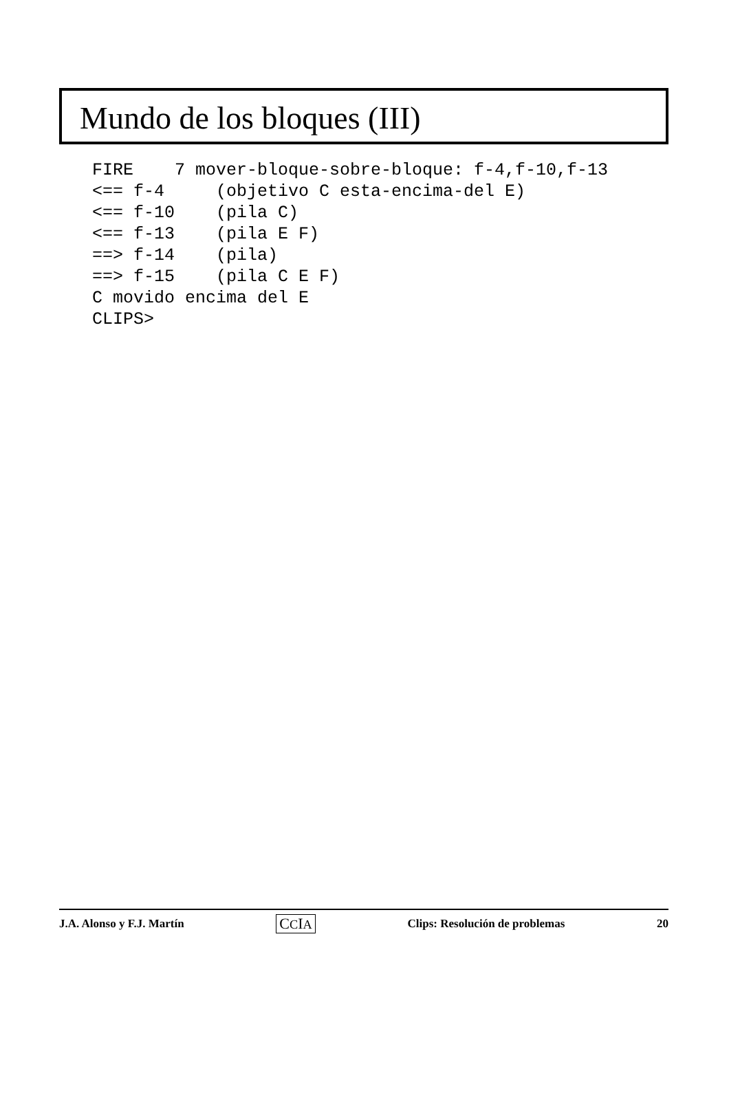Mundo de los bloques (III)
FIRE    7 mover-bloque-sobre-bloque: f-4,f-10,f-13
<== f-4     (objetivo C esta-encima-del E)
<== f-10    (pila C)
<== f-13    (pila E F)
==> f-14    (pila)
==> f-15    (pila C E F)
C movido encima del E
CLIPS>
J.A. Alonso y F.J. Martín CCIA Clips: Resolución de problemas 20